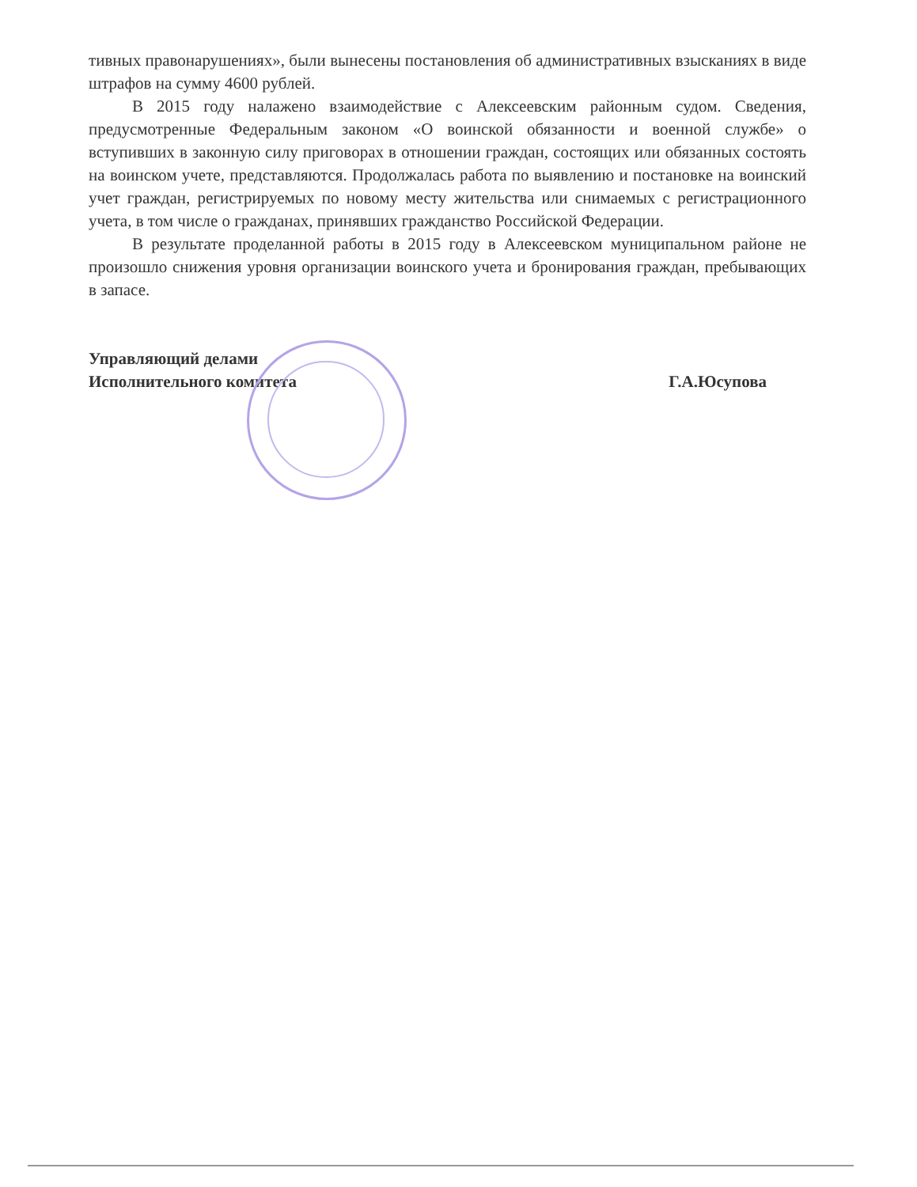тивных правонарушениях», были вынесены постановления об административных взысканиях в виде штрафов на сумму 4600 рублей.
В 2015 году налажено взаимодействие с Алексеевским районным судом. Сведения, предусмотренные Федеральным законом «О воинской обязанности и военной службе» о вступивших в законную силу приговорах в отношении граждан, состоящих или обязанных состоять на воинском учете, представляются. Продолжалась работа по выявлению и постановке на воинский учет граждан, регистрируемых по новому месту жительства или снимаемых с регистрационного учета, в том числе о гражданах, принявших гражданство Российской Федерации.
В результате проделанной работы в 2015 году в Алексеевском муниципальном районе не произошло снижения уровня организации воинского учета и бронирования граждан, пребывающих в запасе.
Управляющий делами
Исполнительного комитета
Г.А.Юсупова